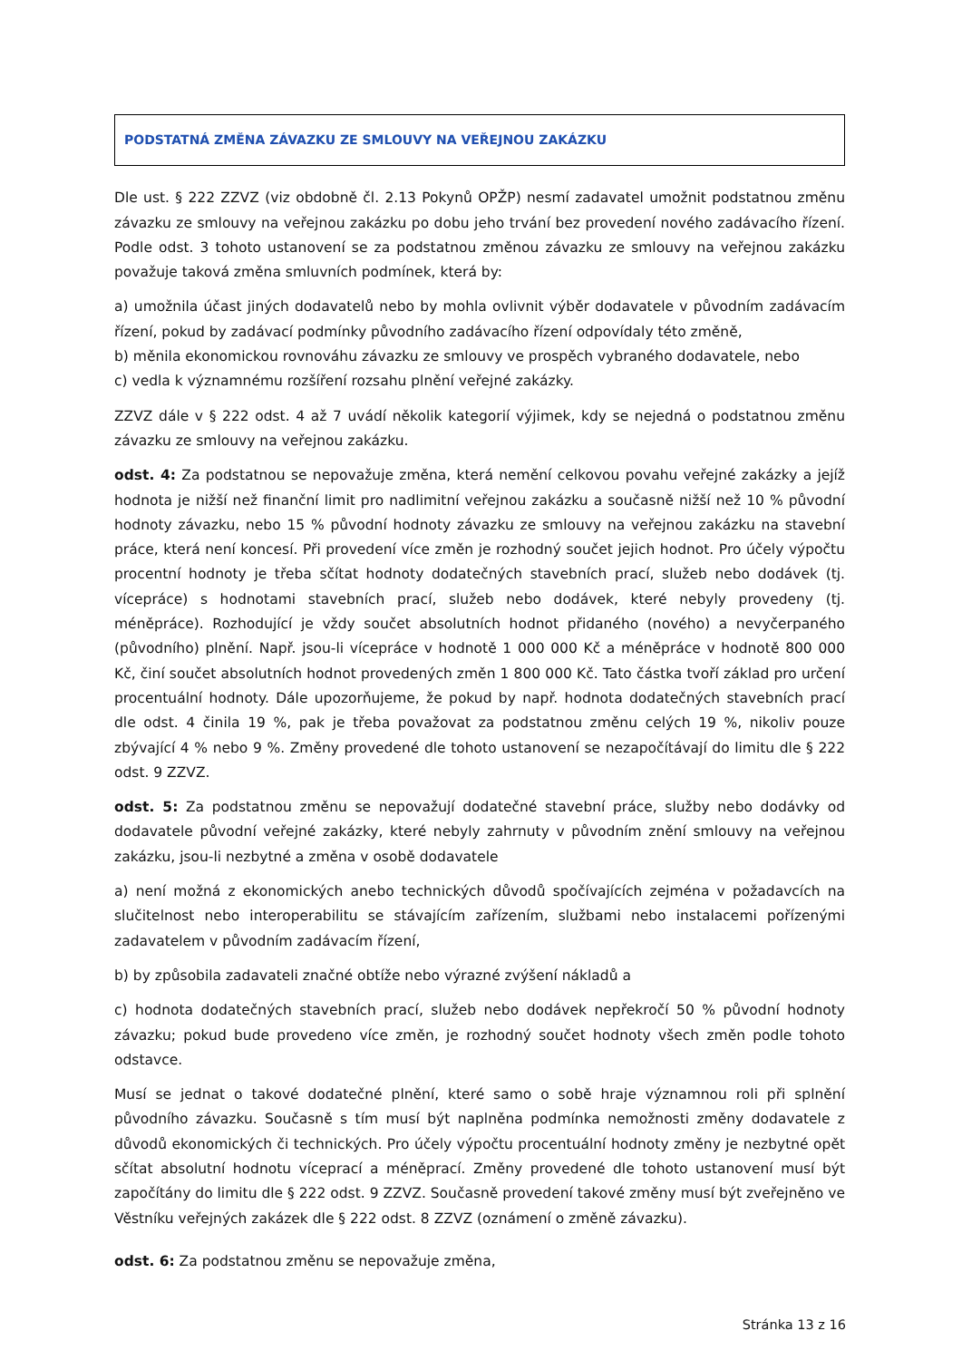PODSTATNÁ ZMĚNA ZÁVAZKU ZE SMLOUVY NA VEŘEJNOU ZAKÁZKU
Dle ust. § 222 ZZVZ (viz obdobně čl. 2.13 Pokynů OPŽP) nesmí zadavatel umožnit podstatnou změnu závazku ze smlouvy na veřejnou zakázku po dobu jeho trvání bez provedení nového zadávacího řízení. Podle odst. 3 tohoto ustanovení se za podstatnou změnou závazku ze smlouvy na veřejnou zakázku považuje taková změna smluvních podmínek, která by:
a) umožnila účast jiných dodavatelů nebo by mohla ovlivnit výběr dodavatele v původním zadávacím řízení, pokud by zadávací podmínky původního zadávacího řízení odpovídaly této změně,
b) měnila ekonomickou rovnováhu závazku ze smlouvy ve prospěch vybraného dodavatele, nebo
c) vedla k významnému rozšíření rozsahu plnění veřejné zakázky.
ZZVZ dále v § 222 odst. 4 až 7 uvádí několik kategorií výjimek, kdy se nejedná o podstatnou změnu závazku ze smlouvy na veřejnou zakázku.
odst. 4: Za podstatnou se nepovažuje změna, která nemění celkovou povahu veřejné zakázky a jejíž hodnota je nižší než finanční limit pro nadlimitní veřejnou zakázku a současně nižší než 10 % původní hodnoty závazku, nebo 15 % původní hodnoty závazku ze smlouvy na veřejnou zakázku na stavební práce, která není koncesí. Při provedení více změn je rozhodný součet jejich hodnot. Pro účely výpočtu procentní hodnoty je třeba sčítat hodnoty dodatečných stavebních prací, služeb nebo dodávek (tj. vícepráce) s hodnotami stavebních prací, služeb nebo dodávek, které nebyly provedeny (tj. méněpráce). Rozhodující je vždy součet absolutních hodnot přidaného (nového) a nevyčerpaného (původního) plnění. Např. jsou-li vícepráce v hodnotě 1 000 000 Kč a méněpráce v hodnotě 800 000 Kč, činí součet absolutních hodnot provedených změn 1 800 000 Kč. Tato částka tvoří základ pro určení procentuální hodnoty. Dále upozorňujeme, že pokud by např. hodnota dodatečných stavebních prací dle odst. 4 činila 19 %, pak je třeba považovat za podstatnou změnu celých 19 %, nikoliv pouze zbývající 4 % nebo 9 %. Změny provedené dle tohoto ustanovení se nezapočítávají do limitu dle § 222 odst. 9 ZZVZ.
odst. 5: Za podstatnou změnu se nepovažují dodatečné stavební práce, služby nebo dodávky od dodavatele původní veřejné zakázky, které nebyly zahrnuty v původním znění smlouvy na veřejnou zakázku, jsou-li nezbytné a změna v osobě dodavatele
a) není možná z ekonomických anebo technických důvodů spočívajících zejména v požadavcích na slučitelnost nebo interoperabilitu se stávajícím zařízením, službami nebo instalacemi pořízenými zadavatelem v původním zadávacím řízení,
b) by způsobila zadavateli značné obtíže nebo výrazné zvýšení nákladů a
c) hodnota dodatečných stavebních prací, služeb nebo dodávek nepřekročí 50 % původní hodnoty závazku; pokud bude provedeno více změn, je rozhodný součet hodnoty všech změn podle tohoto odstavce.
Musí se jednat o takové dodatečné plnění, které samo o sobě hraje významnou roli při splnění původního závazku. Současně s tím musí být naplněna podmínka nemožnosti změny dodavatele z důvodů ekonomických či technických. Pro účely výpočtu procentuální hodnoty změny je nezbytné opět sčítat absolutní hodnotu víceprací a méněprací. Změny provedené dle tohoto ustanovení musí být započítány do limitu dle § 222 odst. 9 ZZVZ. Současně provedení takové změny musí být zveřejněno ve Věstníku veřejných zakázek dle § 222 odst. 8 ZZVZ (oznámení o změně závazku).
odst. 6: Za podstatnou změnu se nepovažuje změna,
Stránka 13 z 16